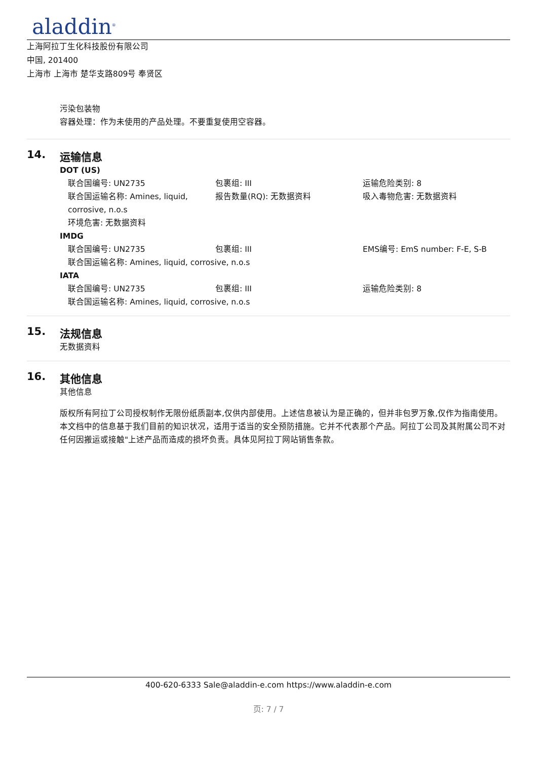aladdin<sup>®</sup>
上海阿拉丁生化科技股份有限公司
中国, 201400
上海市 上海市 楚华支路809号 奉贤区
污染包装物
容器处理：作为未使用的产品处理。不要重复使用空容器。
14. 运输信息
DOT (US)
联合国编号: UN2735 包裹组: III 运输危险类别: 8
联合国运输名称: Amines, liquid, corrosive, n.o.s
报告数量(RQ): 无数据资料 吸入毒物危害: 无数据资料
环境危害: 无数据资料
IMDG
联合国编号: UN2735 包裹组: III EMS编号: EmS number: F-E, S-B
联合国运输名称: Amines, liquid, corrosive, n.o.s
IATA
联合国编号: UN2735 包裹组: III 运输危险类别: 8
联合国运输名称: Amines, liquid, corrosive, n.o.s
15. 法规信息
无数据资料
16. 其他信息
其他信息
版权所有阿拉丁公司授权制作无限份纸质副本,仅供内部使用。上述信息被认为是正确的，但并非包罗万象,仅作为指南使用。本文档中的信息基于我们目前的知识状况，适用于适当的安全预防措施。它并不代表那个产品。阿拉丁公司及其附属公司不对任何因搬运或接触"上述产品而造成的损坏负责。具体见阿拉丁网站销售条款。
400-620-6333 Sale@aladdin-e.com https://www.aladdin-e.com
页: 7 / 7